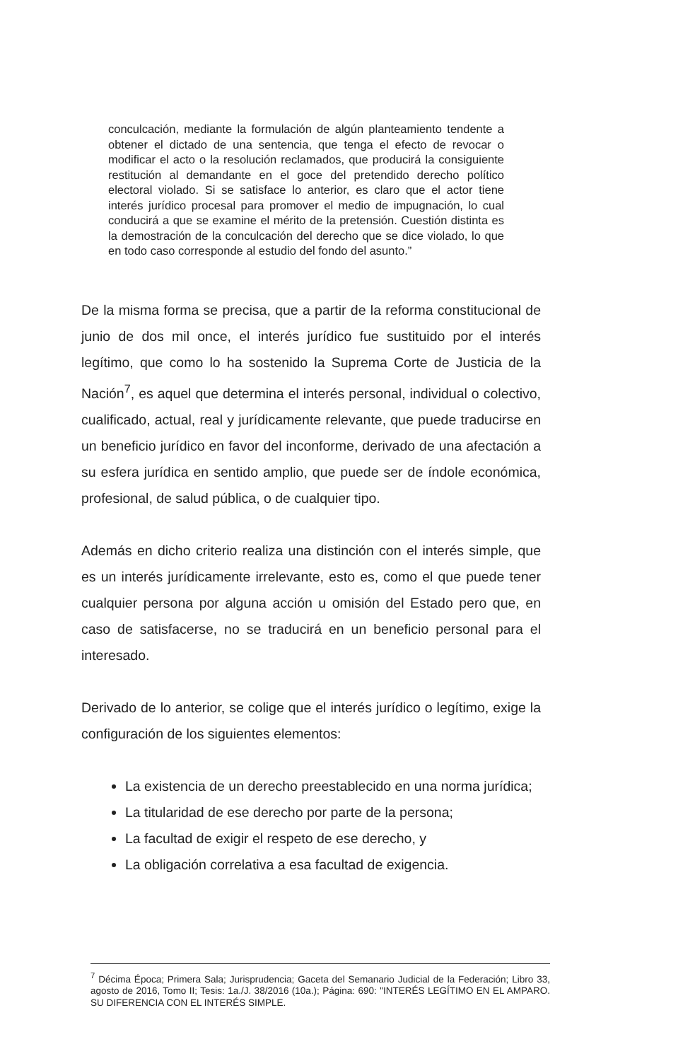conculcación, mediante la formulación de algún planteamiento tendente a obtener el dictado de una sentencia, que tenga el efecto de revocar o modificar el acto o la resolución reclamados, que producirá la consiguiente restitución al demandante en el goce del pretendido derecho político electoral violado. Si se satisface lo anterior, es claro que el actor tiene interés jurídico procesal para promover el medio de impugnación, lo cual conducirá a que se examine el mérito de la pretensión. Cuestión distinta es la demostración de la conculcación del derecho que se dice violado, lo que en todo caso corresponde al estudio del fondo del asunto.”
De la misma forma se precisa, que a partir de la reforma constitucional de junio de dos mil once, el interés jurídico fue sustituido por el interés legítimo, que como lo ha sostenido la Suprema Corte de Justicia de la Nación<sup>7</sup>, es aquel que determina el interés personal, individual o colectivo, cualificado, actual, real y jurídicamente relevante, que puede traducirse en un beneficio jurídico en favor del inconforme, derivado de una afectación a su esfera jurídica en sentido amplio, que puede ser de índole económica, profesional, de salud pública, o de cualquier tipo.
Además en dicho criterio realiza una distinción con el interés simple, que es un interés jurídicamente irrelevante, esto es, como el que puede tener cualquier persona por alguna acción u omisión del Estado pero que, en caso de satisfacerse, no se traducirá en un beneficio personal para el interesado.
Derivado de lo anterior, se colige que el interés jurídico o legítimo, exige la configuración de los siguientes elementos:
La existencia de un derecho preestablecido en una norma jurídica;
La titularidad de ese derecho por parte de la persona;
La facultad de exigir el respeto de ese derecho, y
La obligación correlativa a esa facultad de exigencia.
<sup>7</sup> Décima Época; Primera Sala; Jurisprudencia; Gaceta del Semanario Judicial de la Federación; Libro 33, agosto de 2016, Tomo II; Tesis: 1a./J. 38/2016 (10a.); Página: 690: "INTERÉS LEGÍTIMO EN EL AMPARO. SU DIFERENCIA CON EL INTERÉS SIMPLE.